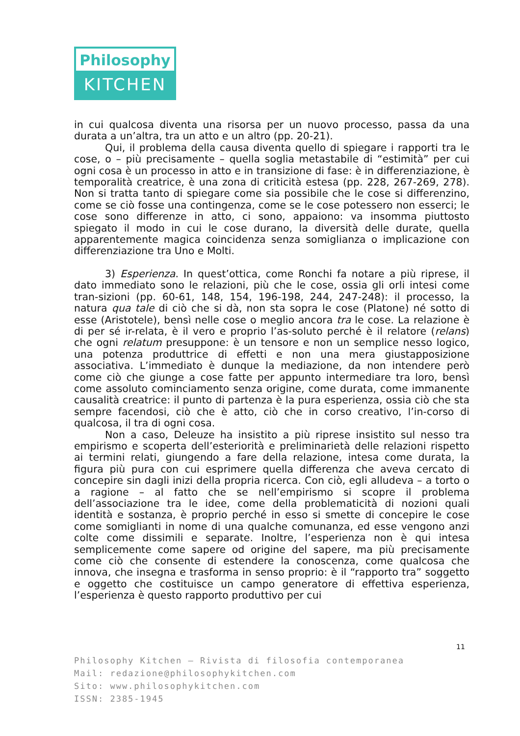Philosophy
KITCHEN
in cui qualcosa diventa una risorsa per un nuovo processo, passa da una durata a un’altra, tra un atto e un altro (pp. 20-21).
Qui, il problema della causa diventa quello di spiegare i rapporti tra le cose, o – più precisamente – quella soglia metastabile di “estimità” per cui ogni cosa è un processo in atto e in transizione di fase: è in differenziazione, è temporalità creatrice, è una zona di criticità estesa (pp. 228, 267-269, 278). Non si tratta tanto di spiegare come sia possibile che le cose si differenzino, come se ciò fosse una contingenza, come se le cose potessero non esserci; le cose sono differenze in atto, ci sono, appaiono: va insomma piuttosto spiegato il modo in cui le cose durano, la diversità delle durate, quella apparentemente magica coincidenza senza somiglianza o implicazione con differenziazione tra Uno e Molti.
3) Esperienza. In quest’ottica, come Ronchi fa notare a più riprese, il dato immediato sono le relazioni, più che le cose, ossia gli orli intesi come tran-sizioni (pp. 60-61, 148, 154, 196-198, 244, 247-248): il processo, la natura qua tale di ciò che si dà, non sta sopra le cose (Platone) né sotto di esse (Aristotele), bensì nelle cose o meglio ancora tra le cose. La relazione è di per sé ir-relata, è il vero e proprio l’as-soluto perché è il relatore (relans) che ogni relatum presuppone: è un tensore e non un semplice nesso logico, una potenza produttrice di effetti e non una mera giustapposizione associativa. L’immediato è dunque la mediazione, da non intendere però come ciò che giunge a cose fatte per appunto intermediare tra loro, bensì come assoluto cominciamento senza origine, come durata, come immanente causalità creatrice: il punto di partenza è la pura esperienza, ossia ciò che sta sempre facendosi, ciò che è atto, ciò che in corso creativo, l’in-corso di qualcosa, il tra di ogni cosa.
Non a caso, Deleuze ha insistito a più riprese insistito sul nesso tra empirismo e scoperta dell’esteriorità e preliminarietà delle relazioni rispetto ai termini relati, giungendo a fare della relazione, intesa come durata, la figura più pura con cui esprimere quella differenza che aveva cercato di concepire sin dagli inizi della propria ricerca. Con ciò, egli alludeva – a torto o a ragione – al fatto che se nell’empirismo si scopre il problema dell’associazione tra le idee, come della problematicità di nozioni quali identità e sostanza, è proprio perché in esso si smette di concepire le cose come somiglianti in nome di una qualche comunanza, ed esse vengono anzi colte come dissimili e separate. Inoltre, l’esperienza non è qui intesa semplicemente come sapere od origine del sapere, ma più precisamente come ciò che consente di estendere la conoscenza, come qualcosa che innova, che insegna e trasforma in senso proprio: è il “rapporto tra” soggetto e oggetto che costituisce un campo generatore di effettiva esperienza, l’esperienza è questo rapporto produttivo per cui
11
Philosophy Kitchen – Rivista di filosofia contemporanea
Mail: redazione@philosophykitchen.com
Sito: www.philosophykitchen.com
ISSN: 2385-1945